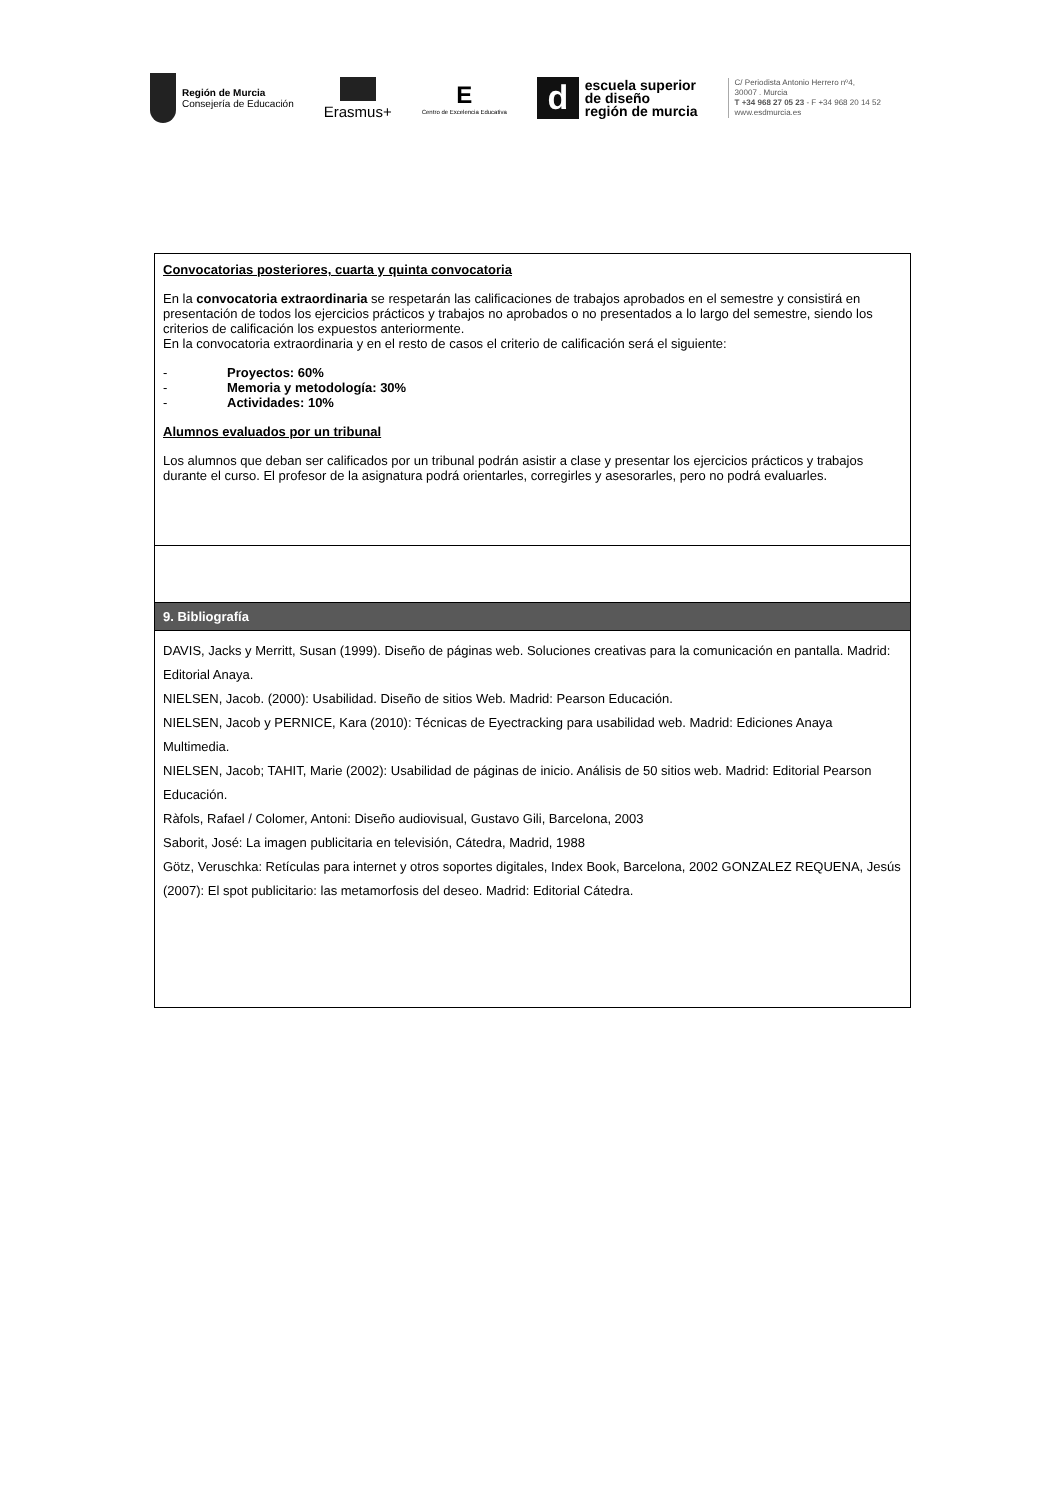Región de Murcia
Consejería de Educación
Erasmus+
E
Centro de Excelencia Educativa
d
escuela superior
de diseño
región de murcia
C/ Periodista Antonio Herrero nº4,
30007 . Murcia
T +34 968 27 05 23 - F +34 968 20 14 52
www.esdmurcia.es
| Convocatorias posteriores, cuarta y quinta convocatoria En la convocatoria extraordinaria se respetarán las calificaciones de trabajos aprobados en el semestre y consistirá en presentación de todos los ejercicios prácticos y trabajos no aprobados o no presentados a lo largo del semestre, siendo los criterios de calificación los expuestos anteriormente. En la convocatoria extraordinaria y en el resto de casos el criterio de calificación será el siguiente: - Proyectos: 60% - Memoria y metodología: 30% - Actividades: 10% Alumnos evaluados por un tribunal Los alumnos que deban ser calificados por un tribunal podrán asistir a clase y presentar los ejercicios prácticos y trabajos durante el curso. El profesor de la asignatura podrá orientarles, corregirles y asesorarles, pero no podrá evaluarles. |
| 9. Bibliografía |
| DAVIS, Jacks y Merritt, Susan (1999). Diseño de páginas web. Soluciones creativas para la comunicación en pantalla. Madrid: Editorial Anaya. NIELSEN, Jacob. (2000): Usabilidad. Diseño de sitios Web. Madrid: Pearson Educación. NIELSEN, Jacob y PERNICE, Kara (2010): Técnicas de Eyectracking para usabilidad web. Madrid: Ediciones Anaya Multimedia. NIELSEN, Jacob; TAHIT, Marie (2002): Usabilidad de páginas de inicio. Análisis de 50 sitios web. Madrid: Editorial Pearson Educación. Ràfols, Rafael / Colomer, Antoni: Diseño audiovisual, Gustavo Gili, Barcelona, 2003 Saborit, José: La imagen publicitaria en televisión, Cátedra, Madrid, 1988 Götz, Veruschka: Retículas para internet y otros soportes digitales, Index Book, Barcelona, 2002 GONZALEZ REQUENA, Jesús (2007): El spot publicitario: las metamorfosis del deseo. Madrid: Editorial Cátedra. |